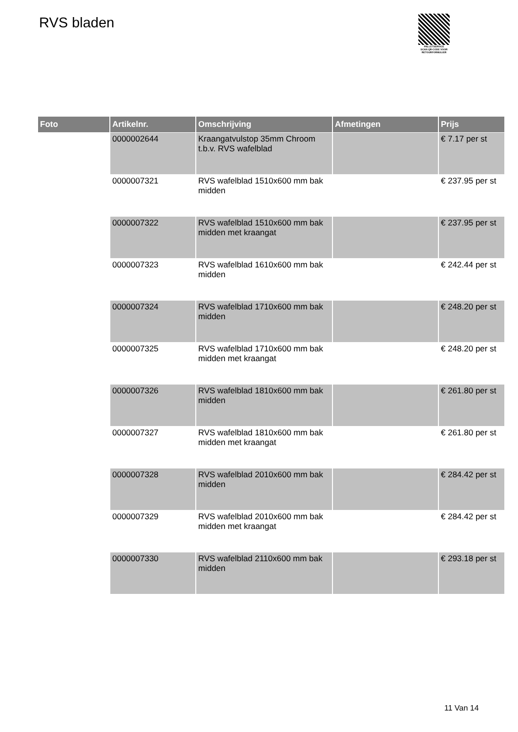RVS bladen
PALLETSERVICE
SCAN QR-CODE VOOR RETOURFORMULIER
| Foto | Artikelnr. | Omschrijving | Afmetingen | Prijs |
| --- | --- | --- | --- | --- |
| | 0000002644 | Kraangatvulstop 35mm Chroom t.b.v. RVS wafelblad | | € 7.17 per st |
| | 0000007321 | RVS wafelblad 1510x600 mm bak midden | | € 237.95 per st |
| | 0000007322 | RVS wafelblad 1510x600 mm bak midden met kraangat | | € 237.95 per st |
| | 0000007323 | RVS wafelblad 1610x600 mm bak midden | | € 242.44 per st |
| | 0000007324 | RVS wafelblad 1710x600 mm bak midden | | € 248.20 per st |
| | 0000007325 | RVS wafelblad 1710x600 mm bak midden met kraangat | | € 248.20 per st |
| | 0000007326 | RVS wafelblad 1810x600 mm bak midden | | € 261.80 per st |
| | 0000007327 | RVS wafelblad 1810x600 mm bak midden met kraangat | | € 261.80 per st |
| | 0000007328 | RVS wafelblad 2010x600 mm bak midden | | € 284.42 per st |
| | 0000007329 | RVS wafelblad 2010x600 mm bak midden met kraangat | | € 284.42 per st |
| | 0000007330 | RVS wafelblad 2110x600 mm bak midden | | € 293.18 per st |
11 Van 14